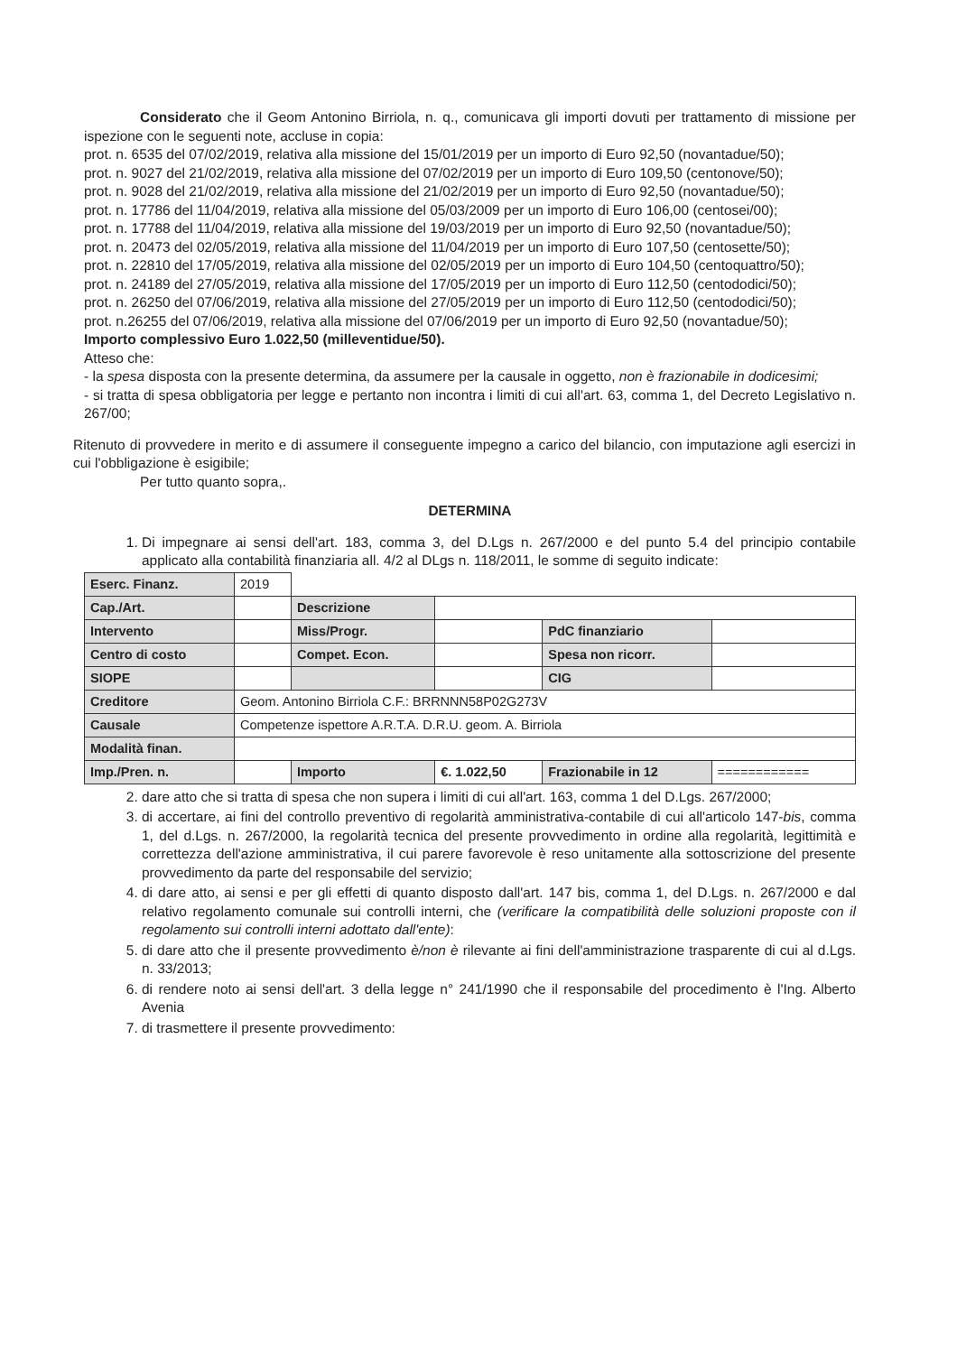Considerato che il Geom Antonino Birriola, n. q., comunicava gli importi dovuti per trattamento di missione per ispezione con le seguenti note, accluse in copia:
prot. n. 6535 del 07/02/2019, relativa alla missione del 15/01/2019 per un importo di Euro 92,50 (novantadue/50);
prot. n. 9027 del 21/02/2019, relativa alla missione del 07/02/2019 per un importo di Euro 109,50 (centonove/50);
prot. n. 9028 del 21/02/2019, relativa alla missione del 21/02/2019 per un importo di Euro 92,50 (novantadue/50);
prot. n. 17786 del 11/04/2019, relativa alla missione del 05/03/2009 per un importo di Euro 106,00 (centosei/00);
prot. n. 17788 del 11/04/2019, relativa alla missione del 19/03/2019 per un importo di Euro 92,50 (novantadue/50);
prot. n. 20473 del 02/05/2019, relativa alla missione del 11/04/2019 per un importo di Euro 107,50 (centosette/50);
prot. n. 22810 del 17/05/2019, relativa alla missione del 02/05/2019 per un importo di Euro 104,50 (centoquattro/50);
prot. n. 24189 del 27/05/2019, relativa alla missione del 17/05/2019 per un importo di Euro 112,50 (centododici/50);
prot. n. 26250 del 07/06/2019, relativa alla missione del 27/05/2019 per un importo di Euro 112,50 (centododici/50);
prot. n.26255 del 07/06/2019, relativa alla missione del 07/06/2019 per un importo di Euro 92,50 (novantadue/50);
Importo complessivo Euro 1.022,50 (milleventidue/50).
Atteso che:
- la spesa disposta con la presente determina, da assumere per la causale in oggetto, non è frazionabile in dodicesimi;
- si tratta di spesa obbligatoria per legge e pertanto non incontra i limiti di cui all'art. 63, comma 1, del Decreto Legislativo n. 267/00;
Ritenuto di provvedere in merito e di assumere il conseguente impegno a carico del bilancio, con imputazione agli esercizi in cui l'obbligazione è esigibile;
Per tutto quanto sopra,.
DETERMINA
1. Di impegnare ai sensi dell'art. 183, comma 3, del D.Lgs n. 267/2000 e del punto 5.4 del principio contabile applicato alla contabilità finanziaria all. 4/2 al DLgs n. 118/2011, le somme di seguito indicate:
| Eserc. Finanz. | 2019 | | | | |
| Cap./Art. | | Descrizione | | | |
| Intervento | | Miss/Progr. | | PdC finanziario | |
| Centro di costo | | Compet. Econ. | | Spesa non ricorr. | |
| SIOPE | | | | CIG | |
| Creditore | Geom. Antonino Birriola C.F.: BRRNNN58P02G273V | | | | |
| Causale | Competenze ispettore A.R.T.A. D.R.U. geom. A. Birriola | | | | |
| Modalità finan. | | | | | |
| Imp./Pren. n. | | Importo | €. 1.022,50 | Frazionabile in 12 | ============ |
2. dare atto che si tratta di spesa che non supera i limiti di cui all'art. 163, comma 1 del D.Lgs. 267/2000;
3. di accertare, ai fini del controllo preventivo di regolarità amministrativa-contabile di cui all'articolo 147-bis, comma 1, del d.Lgs. n. 267/2000, la regolarità tecnica del presente provvedimento in ordine alla regolarità, legittimità e correttezza dell'azione amministrativa, il cui parere favorevole è reso unitamente alla sottoscrizione del presente provvedimento da parte del responsabile del servizio;
4. di dare atto, ai sensi e per gli effetti di quanto disposto dall'art. 147 bis, comma 1, del D.Lgs. n. 267/2000 e dal relativo regolamento comunale sui controlli interni, che (verificare la compatibilità delle soluzioni proposte con il regolamento sui controlli interni adottato dall'ente):
5. di dare atto che il presente provvedimento è/non è rilevante ai fini dell'amministrazione trasparente di cui al d.Lgs. n. 33/2013;
6. di rendere noto ai sensi dell'art. 3 della legge n° 241/1990 che il responsabile del procedimento è l'Ing. Alberto Avenia
7. di trasmettere il presente provvedimento: